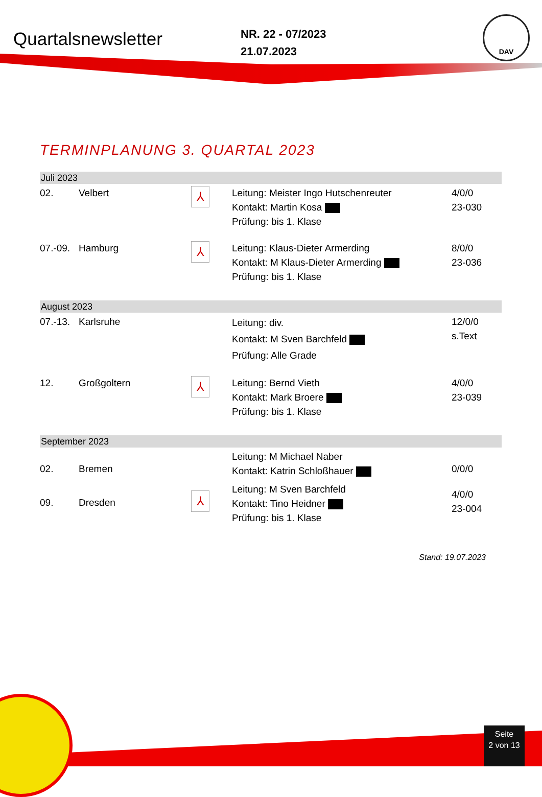Quartalsnewsletter
NR. 22 - 07/2023
21.07.2023
DAV
TERMINPLANUNG 3. QUARTAL 2023
| Juli 2023 | | | | |
| 02. | Velbert | ⅄ | Leitung: Meister Ingo Hutschenreuter Kontakt: Martin Kosa Prüfung: bis 1. Klase | 4/0/0 23-030 |
| 07.-09. | Hamburg | ⅄ | Leitung: Klaus-Dieter Armerding Kontakt: M Klaus-Dieter Armerding Prüfung: bis 1. Klase | 8/0/0 23-036 |
| August 2023 | | | | |
| 07.-13. | Karlsruhe | | Leitung: div. Kontakt: M Sven Barchfeld Prüfung: Alle Grade | 12/0/0 s.Text |
| 12. | Großgoltern | ⅄ | Leitung: Bernd Vieth Kontakt: Mark Broere Prüfung: bis 1. Klase | 4/0/0 23-039 |
| September 2023 | | | | |
| 02. | Bremen | | Leitung: M Michael Naber Kontakt: Katrin Schloßhauer | 0/0/0 |
| 09. | Dresden | ⅄ | Leitung: M Sven Barchfeld Kontakt: Tino Heidner Prüfung: bis 1. Klase | 4/0/0 23-004 |
Stand: 19.07.2023
Seite
2 von 13